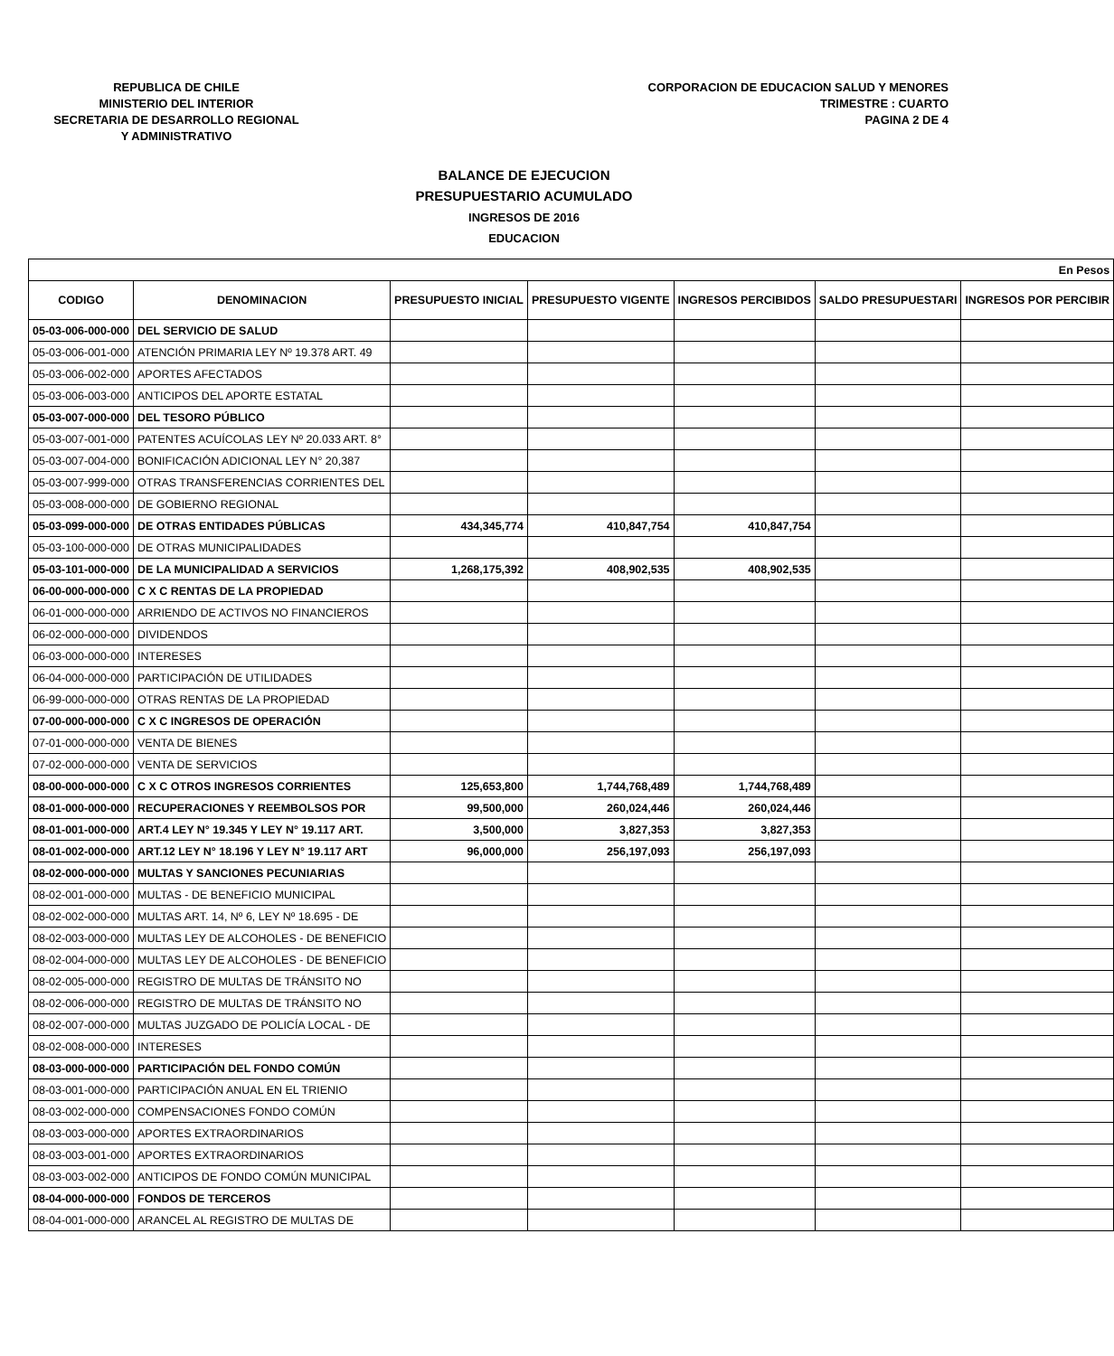REPUBLICA DE CHILE
MINISTERIO DEL INTERIOR
SECRETARIA DE DESARROLLO REGIONAL
Y ADMINISTRATIVO
CORPORACION DE EDUCACION SALUD Y MENORES
TRIMESTRE : CUARTO
PAGINA 2 DE 4
BALANCE DE EJECUCION
PRESUPUESTARIO ACUMULADO
INGRESOS DE 2016
EDUCACION
| En Pesos | | | | | | |
| CODIGO | DENOMINACION | PRESUPUESTO INICIAL | PRESUPUESTO VIGENTE | INGRESOS PERCIBIDOS | SALDO PRESUPUESTARI | INGRESOS POR PERCIBIR |
| 05-03-006-000-000 | DEL SERVICIO DE SALUD | | | | | |
| 05-03-006-001-000 | ATENCIÓN PRIMARIA LEY Nº 19.378 ART. 49 | | | | | |
| 05-03-006-002-000 | APORTES AFECTADOS | | | | | |
| 05-03-006-003-000 | ANTICIPOS DEL APORTE ESTATAL | | | | | |
| 05-03-007-000-000 | DEL TESORO PÚBLICO | | | | | |
| 05-03-007-001-000 | PATENTES ACUÍCOLAS LEY Nº 20.033 ART. 8° | | | | | |
| 05-03-007-004-000 | BONIFICACIÓN ADICIONAL LEY N° 20,387 | | | | | |
| 05-03-007-999-000 | OTRAS TRANSFERENCIAS CORRIENTES DEL | | | | | |
| 05-03-008-000-000 | DE GOBIERNO REGIONAL | | | | | |
| 05-03-099-000-000 | DE OTRAS ENTIDADES PÚBLICAS | 434,345,774 | 410,847,754 | 410,847,754 | | |
| 05-03-100-000-000 | DE OTRAS MUNICIPALIDADES | | | | | |
| 05-03-101-000-000 | DE LA MUNICIPALIDAD A SERVICIOS | 1,268,175,392 | 408,902,535 | 408,902,535 | | |
| 06-00-000-000-000 | C X C RENTAS DE LA PROPIEDAD | | | | | |
| 06-01-000-000-000 | ARRIENDO DE ACTIVOS NO FINANCIEROS | | | | | |
| 06-02-000-000-000 | DIVIDENDOS | | | | | |
| 06-03-000-000-000 | INTERESES | | | | | |
| 06-04-000-000-000 | PARTICIPACIÓN DE UTILIDADES | | | | | |
| 06-99-000-000-000 | OTRAS RENTAS DE LA PROPIEDAD | | | | | |
| 07-00-000-000-000 | C X C INGRESOS DE OPERACIÓN | | | | | |
| 07-01-000-000-000 | VENTA DE BIENES | | | | | |
| 07-02-000-000-000 | VENTA DE SERVICIOS | | | | | |
| 08-00-000-000-000 | C X C OTROS INGRESOS CORRIENTES | 125,653,800 | 1,744,768,489 | 1,744,768,489 | | |
| 08-01-000-000-000 | RECUPERACIONES Y REEMBOLSOS POR | 99,500,000 | 260,024,446 | 260,024,446 | | |
| 08-01-001-000-000 | ART.4 LEY N° 19.345 Y LEY N° 19.117 ART. | 3,500,000 | 3,827,353 | 3,827,353 | | |
| 08-01-002-000-000 | ART.12 LEY N° 18.196 Y LEY N° 19.117 ART | 96,000,000 | 256,197,093 | 256,197,093 | | |
| 08-02-000-000-000 | MULTAS Y SANCIONES PECUNIARIAS | | | | | |
| 08-02-001-000-000 | MULTAS - DE BENEFICIO MUNICIPAL | | | | | |
| 08-02-002-000-000 | MULTAS ART. 14, Nº 6, LEY Nº 18.695 - DE | | | | | |
| 08-02-003-000-000 | MULTAS LEY DE ALCOHOLES - DE BENEFICIO | | | | | |
| 08-02-004-000-000 | MULTAS LEY DE ALCOHOLES - DE BENEFICIO | | | | | |
| 08-02-005-000-000 | REGISTRO DE MULTAS DE TRÁNSITO NO | | | | | |
| 08-02-006-000-000 | REGISTRO DE MULTAS DE TRÁNSITO NO | | | | | |
| 08-02-007-000-000 | MULTAS JUZGADO DE POLICÍA LOCAL - DE | | | | | |
| 08-02-008-000-000 | INTERESES | | | | | |
| 08-03-000-000-000 | PARTICIPACIÓN DEL FONDO COMÚN | | | | | |
| 08-03-001-000-000 | PARTICIPACIÓN ANUAL EN EL TRIENIO | | | | | |
| 08-03-002-000-000 | COMPENSACIONES FONDO COMÚN | | | | | |
| 08-03-003-000-000 | APORTES EXTRAORDINARIOS | | | | | |
| 08-03-003-001-000 | APORTES EXTRAORDINARIOS | | | | | |
| 08-03-003-002-000 | ANTICIPOS DE FONDO COMÚN MUNICIPAL | | | | | |
| 08-04-000-000-000 | FONDOS DE TERCEROS | | | | | |
| 08-04-001-000-000 | ARANCEL AL REGISTRO DE MULTAS DE | | | | | |